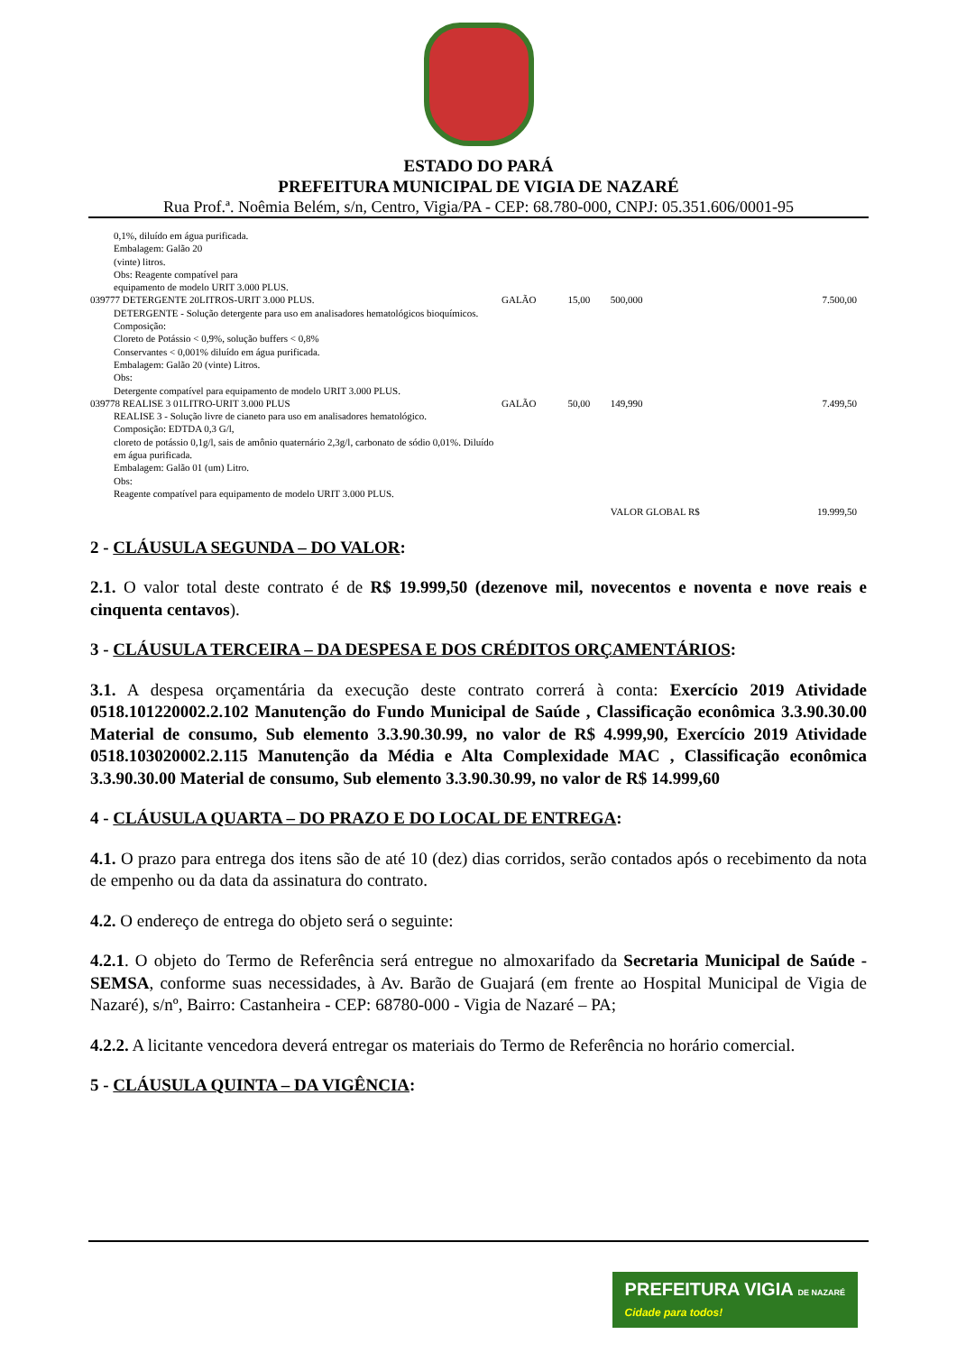ESTADO DO PARÁ
PREFEITURA MUNICIPAL DE VIGIA DE NAZARÉ
Rua Prof.ª. Noêmia Belém, s/n, Centro, Vigia/PA - CEP: 68.780-000, CNPJ: 05.351.606/0001-95
| 0,1%, diluído em água purificada. Embalagem: Galão 20 (vinte) litros. Obs: Reagente compatível para equipamento de modelo URIT 3.000 PLUS. | | | | |
| 039777 DETERGENTE 20LITROS-URIT 3.000 PLUS. | GALÃO | 15,00 | 500,000 | 7.500,00 |
| DETERGENTE - Solução detergente para uso em analisadores hematológicos bioquímicos. Composição: Cloreto de Potássio < 0,9%, solução buffers < 0,8% Conservantes < 0,001% diluído em água purificada. Embalagem: Galão 20 (vinte) Litros. Obs: Detergente compatível para equipamento de modelo URIT 3.000 PLUS. | | | | |
| 039778 REALISE 3 01LITRO-URIT 3.000 PLUS | GALÃO | 50,00 | 149,990 | 7.499,50 |
| REALISE 3 - Solução livre de cianeto para uso em analisadores hematológico. Composição: EDTDA 0,3 G/l, cloreto de potássio 0,1g/l, sais de amônio quaternário 2,3g/l, carbonato de sódio 0,01%. Diluído em água purificada. Embalagem: Galão 01 (um) Litro. Obs: Reagente compatível para equipamento de modelo URIT 3.000 PLUS. | | | | |
| | | | VALOR GLOBAL R$ | 19.999,50 |
2 - CLÁUSULA SEGUNDA – DO VALOR:
2.1. O valor total deste contrato é de R$ 19.999,50 (dezenove mil, novecentos e noventa e nove reais e cinquenta centavos).
3 - CLÁUSULA TERCEIRA – DA DESPESA E DOS CRÉDITOS ORÇAMENTÁRIOS:
3.1. A despesa orçamentária da execução deste contrato correrá à conta: Exercício 2019 Atividade 0518.101220002.2.102 Manutenção do Fundo Municipal de Saúde , Classificação econômica 3.3.90.30.00 Material de consumo, Sub elemento 3.3.90.30.99, no valor de R$ 4.999,90, Exercício 2019 Atividade 0518.103020002.2.115 Manutenção da Média e Alta Complexidade MAC , Classificação econômica 3.3.90.30.00 Material de consumo, Sub elemento 3.3.90.30.99, no valor de R$ 14.999,60
4 - CLÁUSULA QUARTA – DO PRAZO E DO LOCAL DE ENTREGA:
4.1. O prazo para entrega dos itens são de até 10 (dez) dias corridos, serão contados após o recebimento da nota de empenho ou da data da assinatura do contrato.
4.2. O endereço de entrega do objeto será o seguinte:
4.2.1. O objeto do Termo de Referência será entregue no almoxarifado da Secretaria Municipal de Saúde - SEMSA, conforme suas necessidades, à Av. Barão de Guajará (em frente ao Hospital Municipal de Vigia de Nazaré), s/nº, Bairro: Castanheira - CEP: 68780-000 - Vigia de Nazaré – PA;
4.2.2. A licitante vencedora deverá entregar os materiais do Termo de Referência no horário comercial.
5 - CLÁUSULA QUINTA – DA VIGÊNCIA:
PREFEITURA VIGIA DE NAZARÉ
Cidade para todos!